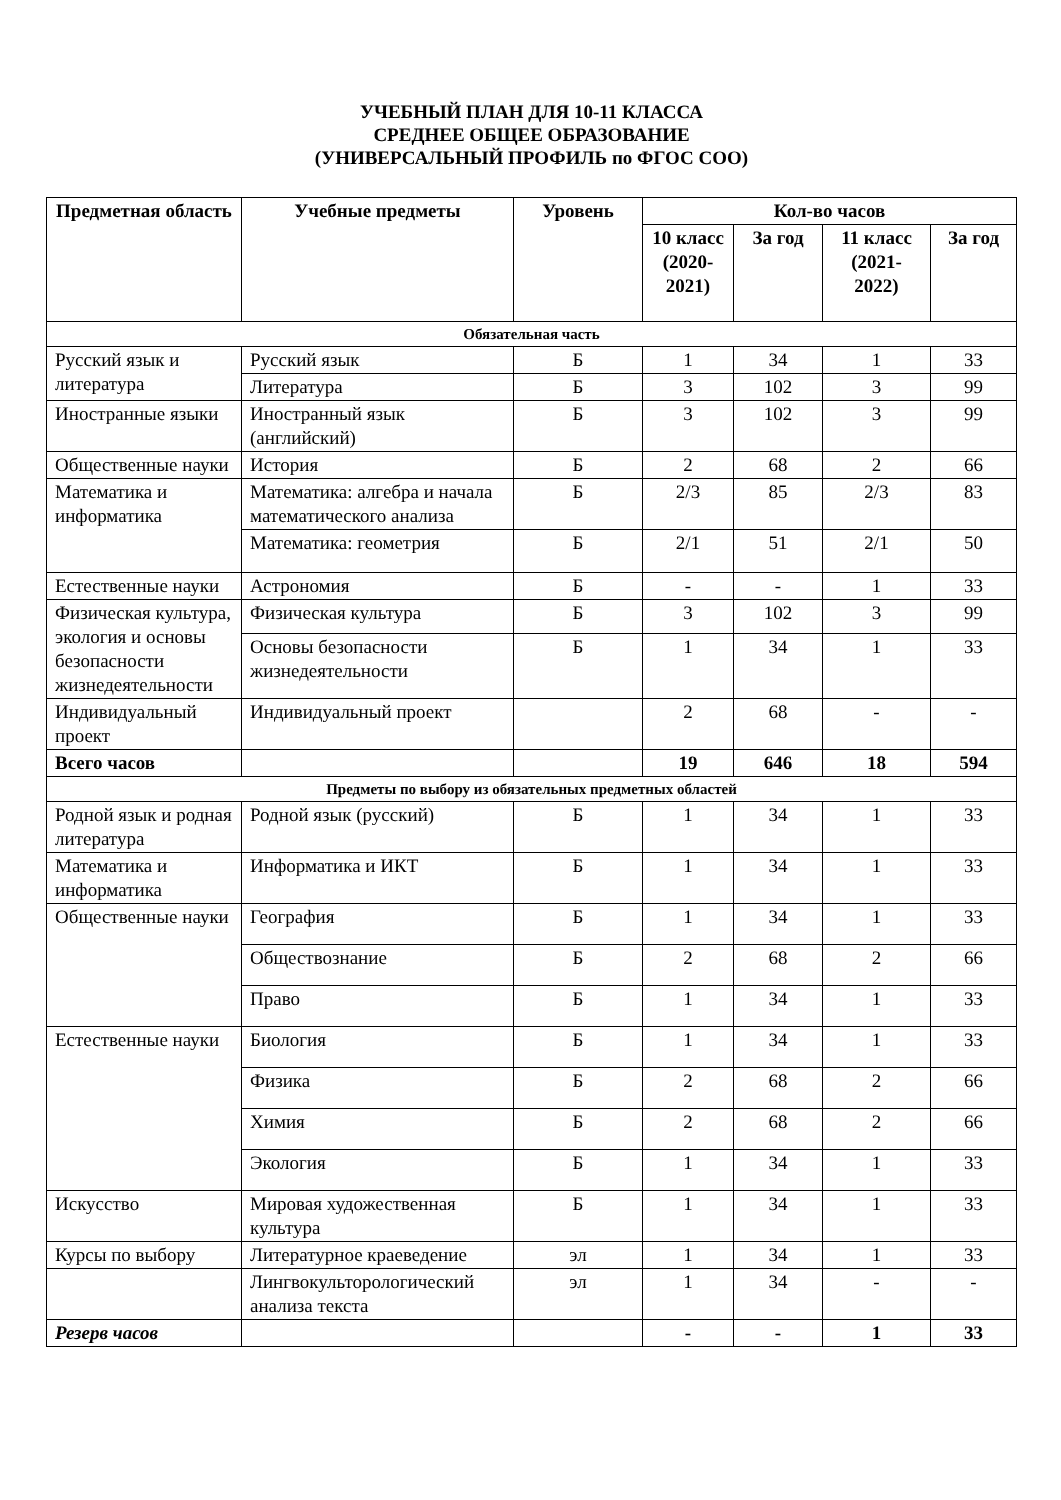УЧЕБНЫЙ ПЛАН ДЛЯ 10-11 КЛАССА
СРЕДНЕЕ ОБЩЕЕ ОБРАЗОВАНИЕ
(УНИВЕРСАЛЬНЫЙ ПРОФИЛЬ по ФГОС СОО)
| Предметная область | Учебные предметы | Уровень | Кол-во часов | | | |
| --- | --- | --- | --- | --- | --- | --- |
| | | | 10 класс (2020-2021) | За год | 11 класс (2021-2022) | За год |
| Обязательная часть | | | | | | |
| Русский язык и литература | Русский язык | Б | 1 | 34 | 1 | 33 |
| | Литература | Б | 3 | 102 | 3 | 99 |
| Иностранные языки | Иностранный язык (английский) | Б | 3 | 102 | 3 | 99 |
| Общественные науки | История | Б | 2 | 68 | 2 | 66 |
| Математика и информатика | Математика: алгебра и начала математического анализа | Б | 2/3 | 85 | 2/3 | 83 |
| | Математика: геометрия | Б | 2/1 | 51 | 2/1 | 50 |
| Естественные науки | Астрономия | Б | - | - | 1 | 33 |
| Физическая культура, экология и основы безопасности жизнедеятельности | Физическая культура | Б | 3 | 102 | 3 | 99 |
| | Основы безопасности жизнедеятельности | Б | 1 | 34 | 1 | 33 |
| Индивидуальный проект | Индивидуальный проект | | 2 | 68 | - | - |
| Всего часов | | | 19 | 646 | 18 | 594 |
| Предметы по выбору из обязательных предметных областей | | | | | | |
| Родной язык и родная литература | Родной язык (русский) | Б | 1 | 34 | 1 | 33 |
| Математика и информатика | Информатика и ИКТ | Б | 1 | 34 | 1 | 33 |
| Общественные науки | География | Б | 1 | 34 | 1 | 33 |
| | Обществознание | Б | 2 | 68 | 2 | 66 |
| | Право | Б | 1 | 34 | 1 | 33 |
| Естественные науки | Биология | Б | 1 | 34 | 1 | 33 |
| | Физика | Б | 2 | 68 | 2 | 66 |
| | Химия | Б | 2 | 68 | 2 | 66 |
| | Экология | Б | 1 | 34 | 1 | 33 |
| Искусство | Мировая художественная культура | Б | 1 | 34 | 1 | 33 |
| Курсы по выбору | Литературное краеведение | эл | 1 | 34 | 1 | 33 |
| | Лингвокульторологический анализа текста | эл | 1 | 34 | - | - |
| Резерв часов | | | - | - | 1 | 33 |